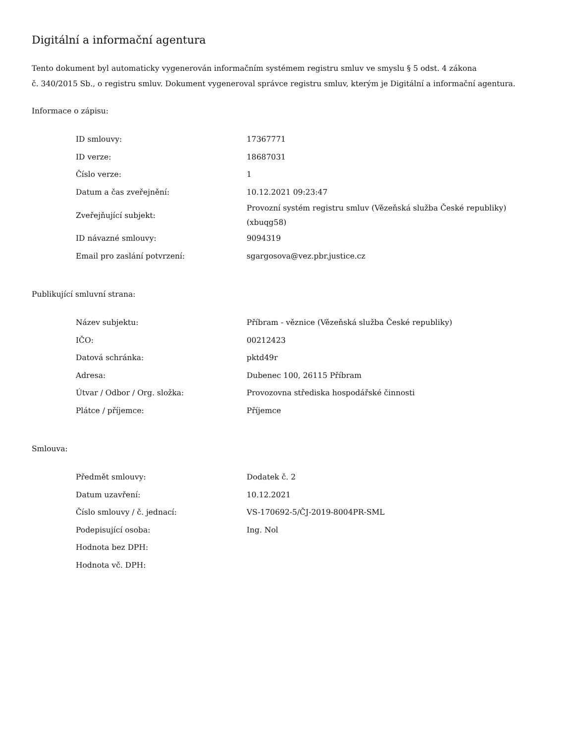Digitální a informační agentura
Tento dokument byl automaticky vygenerován informačním systémem registru smluv ve smyslu § 5 odst. 4 zákona
č. 340/2015 Sb., o registru smluv. Dokument vygeneroval správce registru smluv, kterým je Digitální a informační agentura.
Informace o zápisu:
| ID smlouvy: | 17367771 |
| ID verze: | 18687031 |
| Číslo verze: | 1 |
| Datum a čas zveřejnění: | 10.12.2021 09:23:47 |
| Zveřejňující subjekt: | Provozní systém registru smluv (Vězeňská služba České republiky) (xbuqg58) |
| ID návazné smlouvy: | 9094319 |
| Email pro zaslání potvrzení: | sgargosova@vez.pbr.justice.cz |
Publikující smluvní strana:
| Název subjektu: | Příbram - věznice (Vězeňská služba České republiky) |
| IČO: | 00212423 |
| Datová schránka: | pktd49r |
| Adresa: | Dubenec 100, 26115 Příbram |
| Útvar / Odbor / Org. složka: | Provozovna střediska hospodářské činnosti |
| Plátce / příjemce: | Příjemce |
Smlouva:
| Předmět smlouvy: | Dodatek č. 2 |
| Datum uzavření: | 10.12.2021 |
| Číslo smlouvy / č. jednací: | VS-170692-5/ČJ-2019-8004PR-SML |
| Podepisující osoba: | Ing. Nol |
| Hodnota bez DPH: | |
| Hodnota vč. DPH: | |